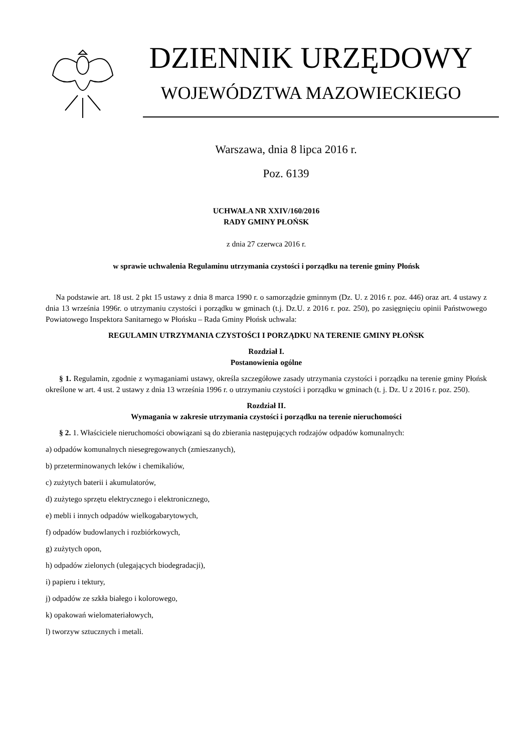DZIENNIK URZĘDOWY
WOJEWÓDZTWA MAZOWIECKIEGO
Warszawa, dnia 8 lipca 2016 r.
Poz. 6139
UCHWAŁA NR XXIV/160/2016
RADY GMINY PŁOŃSK
z dnia 27 czerwca 2016 r.
w sprawie uchwalenia Regulaminu utrzymania czystości i porządku na terenie gminy Płońsk
Na podstawie art. 18 ust. 2 pkt 15 ustawy z dnia 8 marca 1990 r. o samorządzie gminnym (Dz. U. z 2016 r. poz. 446) oraz art. 4 ustawy z dnia 13 września 1996r. o utrzymaniu czystości i porządku w gminach (t.j. Dz.U. z 2016 r. poz. 250), po zasięgnięciu opinii Państwowego Powiatowego Inspektora Sanitarnego w Płońsku – Rada Gminy Płońsk uchwala:
REGULAMIN UTRZYMANIA CZYSTOŚCI I PORZĄDKU NA TERENIE GMINY PŁOŃSK
Rozdział I.
Postanowienia ogólne
§ 1. Regulamin, zgodnie z wymaganiami ustawy, określa szczegółowe zasady utrzymania czystości i porządku na terenie gminy Płońsk określone w art. 4 ust. 2 ustawy z dnia 13 września 1996 r. o utrzymaniu czystości i porządku w gminach (t. j. Dz. U z 2016 r. poz. 250).
Rozdział II.
Wymagania w zakresie utrzymania czystości i porządku na terenie nieruchomości
§ 2. 1. Właściciele nieruchomości obowiązani są do zbierania następujących rodzajów odpadów komunalnych:
a) odpadów komunalnych niesegregowanych (zmieszanych),
b) przeterminowanych leków i chemikaliów,
c) zużytych baterii i akumulatorów,
d) zużytego sprzętu elektrycznego i elektronicznego,
e) mebli i innych odpadów wielkogabarytowych,
f) odpadów budowlanych i rozbiórkowych,
g) zużytych opon,
h) odpadów zielonych (ulegających biodegradacji),
i) papieru i tektury,
j) odpadów ze szkła białego i kolorowego,
k) opakowań wielomateriałowych,
l) tworzyw sztucznych i metali.